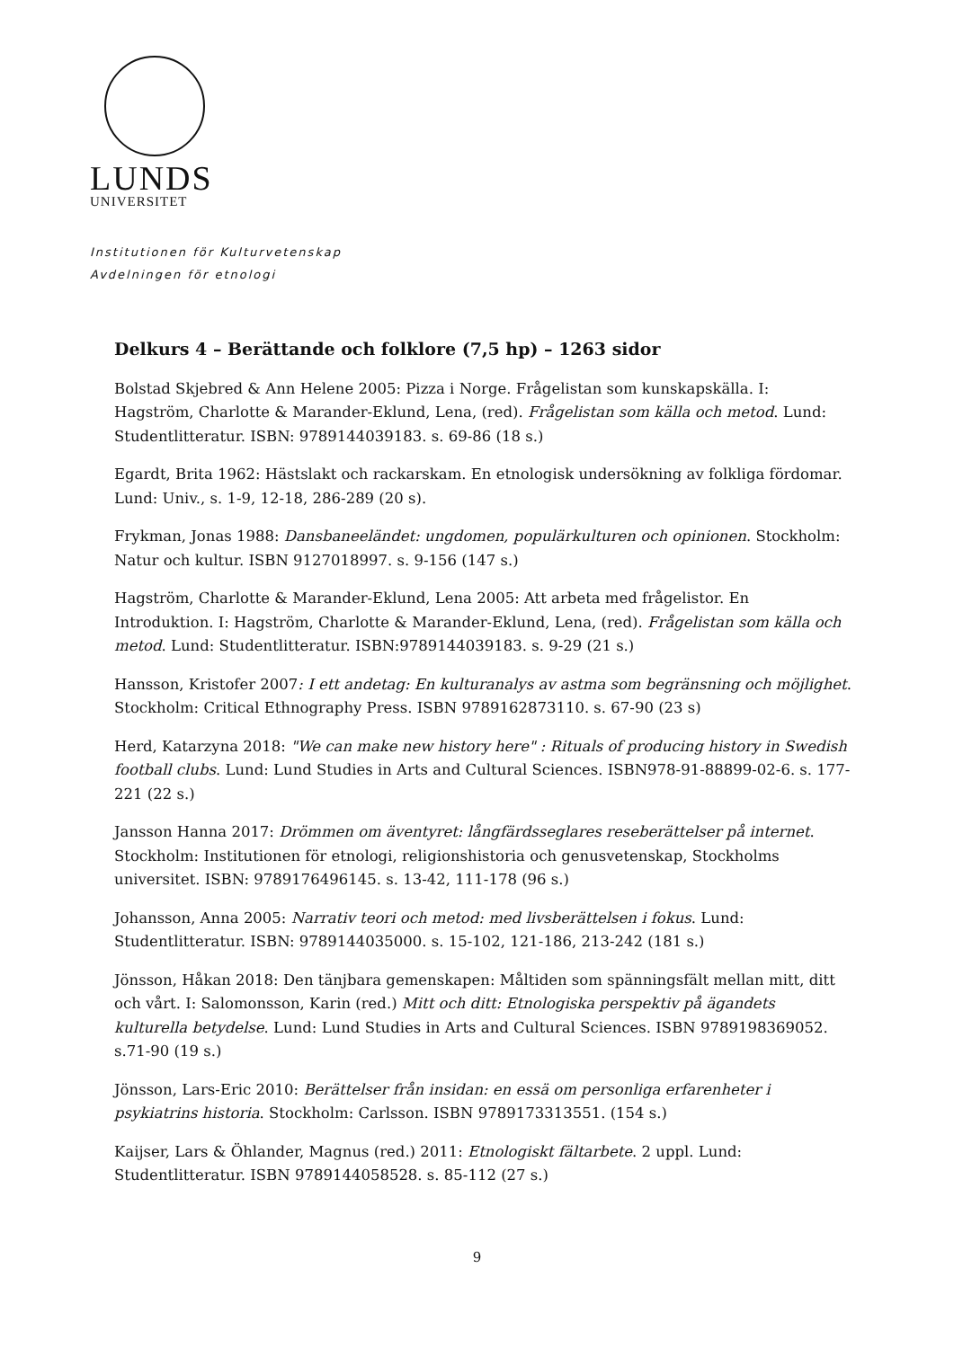LUNDS
UNIVERSITET
Institutionen för Kulturvetenskap
Avdelningen för etnologi
Delkurs 4 – Berättande och folklore (7,5 hp) – 1263 sidor
Bolstad Skjebred & Ann Helene 2005: Pizza i Norge. Frågelistan som kunskapskälla. I: Hagström, Charlotte & Marander-Eklund, Lena, (red). Frågelistan som källa och metod. Lund: Studentlitteratur. ISBN: 9789144039183. s. 69-86 (18 s.)
Egardt, Brita 1962: Hästslakt och rackarskam. En etnologisk undersökning av folkliga fördomar. Lund: Univ., s. 1-9, 12-18, 286-289 (20 s).
Frykman, Jonas 1988: Dansbaneeländet: ungdomen, populärkulturen och opinionen. Stockholm: Natur och kultur. ISBN 9127018997. s. 9-156 (147 s.)
Hagström, Charlotte & Marander-Eklund, Lena 2005: Att arbeta med frågelistor. En Introduktion. I: Hagström, Charlotte & Marander-Eklund, Lena, (red). Frågelistan som källa och metod. Lund: Studentlitteratur. ISBN:9789144039183. s. 9-29 (21 s.)
Hansson, Kristofer 2007: I ett andetag: En kulturanalys av astma som begränsning och möjlighet. Stockholm: Critical Ethnography Press. ISBN 9789162873110. s. 67-90 (23 s)
Herd, Katarzyna 2018: "We can make new history here" : Rituals of producing history in Swedish football clubs. Lund: Lund Studies in Arts and Cultural Sciences. ISBN978-91-88899-02-6. s. 177-221 (22 s.)
Jansson Hanna 2017: Drömmen om äventyret: långfärdsseglares reseberättelser på internet. Stockholm: Institutionen för etnologi, religionshistoria och genusvetenskap, Stockholms universitet. ISBN: 9789176496145. s. 13-42, 111-178 (96 s.)
Johansson, Anna 2005: Narrativ teori och metod: med livsberättelsen i fokus. Lund: Studentlitteratur. ISBN: 9789144035000. s. 15-102, 121-186, 213-242 (181 s.)
Jönsson, Håkan 2018: Den tänjbara gemenskapen: Måltiden som spänningsfält mellan mitt, ditt och vårt. I: Salomonsson, Karin (red.) Mitt och ditt: Etnologiska perspektiv på ägandets kulturella betydelse. Lund: Lund Studies in Arts and Cultural Sciences. ISBN 9789198369052. s.71-90 (19 s.)
Jönsson, Lars-Eric 2010: Berättelser från insidan: en essä om personliga erfarenheter i psykiatrins historia. Stockholm: Carlsson. ISBN 9789173313551. (154 s.)
Kaijser, Lars & Öhlander, Magnus (red.) 2011: Etnologiskt fältarbete. 2 uppl. Lund: Studentlitteratur. ISBN 9789144058528. s. 85-112 (27 s.)
9